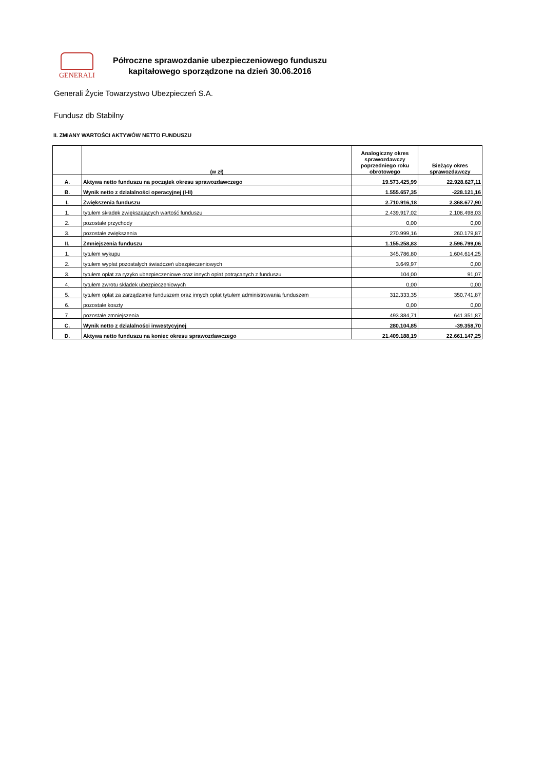GENERALI
Półroczne sprawozdanie ubezpieczeniowego funduszu
kapitałowego sporządzone na dzień 30.06.2016
Generali Życie Towarzystwo Ubezpieczeń S.A.
Fundusz db Stabilny
II. ZMIANY WARTOŚCI AKTYWÓW NETTO FUNDUSZU
| | (w zł) | Analogiczny okres sprawozdawczy poprzedniego roku obrotowego | Bieżący okres sprawozdawczy |
| --- | --- | --- | --- |
| A. | Aktywa netto funduszu na początek okresu sprawozdawczego | 19.573.425,99 | 22.928.627,11 |
| B. | Wynik netto z działalności operacyjnej (I-II) | 1.555.657,35 | -228.121,16 |
| I. | Zwiększenia funduszu | 2.710.916,18 | 2.368.677,90 |
| 1. | tytułem składek zwiększających wartość funduszu | 2.439.917,02 | 2.108.498,03 |
| 2. | pozostałe przychody | 0,00 | 0,00 |
| 3. | pozostałe zwiększenia | 270.999,16 | 260.179,87 |
| II. | Zmniejszenia funduszu | 1.155.258,83 | 2.596.799,06 |
| 1. | tytułem wykupu | 345.786,80 | 1.604.614,25 |
| 2. | tytułem wypłat pozostałych świadczeń ubezpieczeniowych | 3.649,97 | 0,00 |
| 3. | tytułem opłat za ryzyko ubezpieczeniowe oraz innych opłat potrącanych z funduszu | 104,00 | 91,07 |
| 4. | tytułem zwrotu składek ubezpieczeniowych | 0,00 | 0,00 |
| 5. | tytułem opłat za zarządzanie funduszem oraz innych opłat tytułem administrowania funduszem | 312.333,35 | 350.741,87 |
| 6. | pozostałe koszty | 0,00 | 0,00 |
| 7. | pozostałe zmniejszenia | 493.384,71 | 641.351,87 |
| C. | Wynik netto z działalności inwestycyjnej | 280.104,85 | -39.358,70 |
| D. | Aktywa netto funduszu na koniec okresu sprawozdawczego | 21.409.188,19 | 22.661.147,25 |